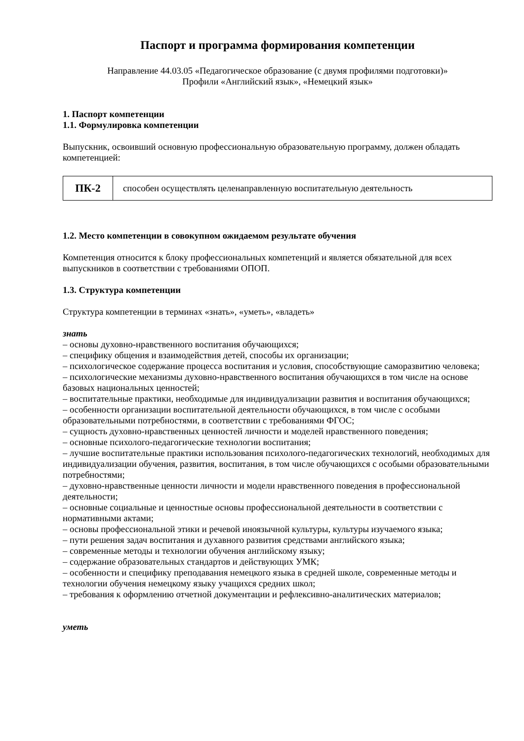Паспорт и программа формирования компетенции
Направление 44.03.05 «Педагогическое образование (с двумя профилями подготовки)»
Профили «Английский язык», «Немецкий язык»
1. Паспорт компетенции
1.1. Формулировка компетенции
Выпускник, освоивший основную профессиональную образовательную программу, должен обладать компетенцией:
| ПК-2 | способен осуществлять целенаправленную воспитательную деятельность |
1.2. Место компетенции в совокупном ожидаемом результате обучения
Компетенция относится к блоку профессиональных компетенций и является обязательной для всех выпускников в соответствии с требованиями ОПОП.
1.3. Структура компетенции
Структура компетенции в терминах «знать», «уметь», «владеть»
знать
– основы духовно-нравственного воспитания обучающихся;
– специфику общения и взаимодействия детей, способы их организации;
– психологическое содержание процесса воспитания и условия, способствующие саморазвитию человека;
– психологические механизмы духовно-нравственного воспитания обучающихся в том числе на основе базовых национальных ценностей;
– воспитательные практики, необходимые для индивидуализации развития и воспитания обучающихся;
– особенности организации воспитательной деятельности обучающихся, в том числе с особыми образовательными потребностями, в соответствии с требованиями ФГОС;
– сущность духовно-нравственных ценностей личности и моделей нравственного поведения;
– основные психолого-педагогические технологии воспитания;
– лучшие воспитательные практики использования психолого-педагогических технологий, необходимых для индивидуализации обучения, развития, воспитания, в том числе обучающихся с особыми образовательными потребностями;
– духовно-нравственные ценности личности и модели нравственного поведения в профессиональной деятельности;
– основные социальные и ценностные основы профессиональной деятельности в соответствии с нормативными актами;
– основы профессиональной этики и речевой иноязычной культуры, культуры изучаемого языка;
– пути решения задач воспитания и духавного развития средствами английского языка;
– современные методы и технологии обучения английскому языку;
– содержание образовательных стандартов и действующих УМК;
– особенности и специфику преподавания немецкого языка в средней школе, современные методы и технологии обучения немецкому языку учащихся средних школ;
– требования к оформлению отчетной документации и рефлексивно-аналитических материалов;
уметь